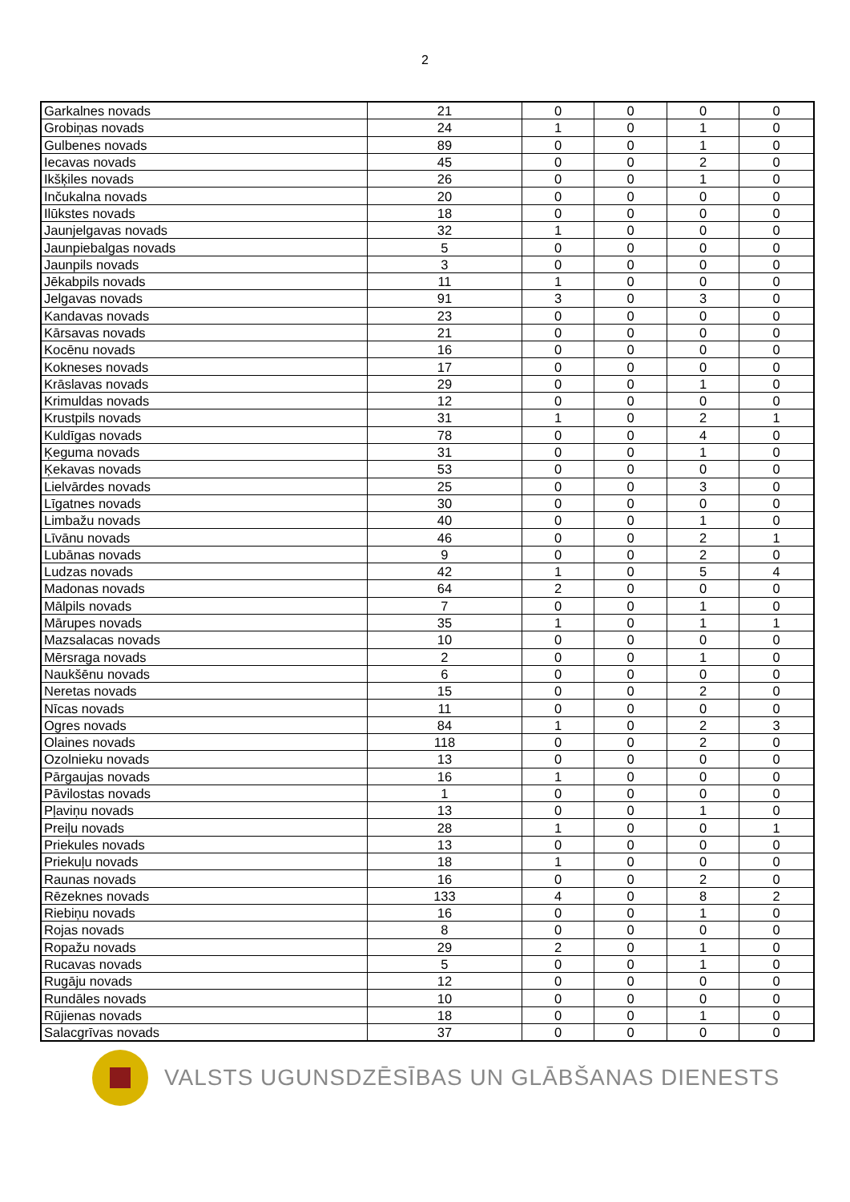2
| Garkalnes novads | 21 | 0 | 0 | 0 | 0 |
| Grobiņas novads | 24 | 1 | 0 | 1 | 0 |
| Gulbenes novads | 89 | 0 | 0 | 1 | 0 |
| Iecavas novads | 45 | 0 | 0 | 2 | 0 |
| Ikšķiles novads | 26 | 0 | 0 | 1 | 0 |
| Inčukalna novads | 20 | 0 | 0 | 0 | 0 |
| Ilūkstes novads | 18 | 0 | 0 | 0 | 0 |
| Jaunjelgavas novads | 32 | 1 | 0 | 0 | 0 |
| Jaunpiebalgas novads | 5 | 0 | 0 | 0 | 0 |
| Jaunpils novads | 3 | 0 | 0 | 0 | 0 |
| Jēkabpils novads | 11 | 1 | 0 | 0 | 0 |
| Jelgavas novads | 91 | 3 | 0 | 3 | 0 |
| Kandavas novads | 23 | 0 | 0 | 0 | 0 |
| Kārsavas novads | 21 | 0 | 0 | 0 | 0 |
| Kocēnu novads | 16 | 0 | 0 | 0 | 0 |
| Kokneses novads | 17 | 0 | 0 | 0 | 0 |
| Krāslavas novads | 29 | 0 | 0 | 1 | 0 |
| Krimuldas novads | 12 | 0 | 0 | 0 | 0 |
| Krustpils novads | 31 | 1 | 0 | 2 | 1 |
| Kuldīgas novads | 78 | 0 | 0 | 4 | 0 |
| Ķeguma novads | 31 | 0 | 0 | 1 | 0 |
| Ķekavas novads | 53 | 0 | 0 | 0 | 0 |
| Lielvārdes novads | 25 | 0 | 0 | 3 | 0 |
| Līgatnes novads | 30 | 0 | 0 | 0 | 0 |
| Limbažu novads | 40 | 0 | 0 | 1 | 0 |
| Līvānu novads | 46 | 0 | 0 | 2 | 1 |
| Lubānas novads | 9 | 0 | 0 | 2 | 0 |
| Ludzas novads | 42 | 1 | 0 | 5 | 4 |
| Madonas novads | 64 | 2 | 0 | 0 | 0 |
| Mālpils novads | 7 | 0 | 0 | 1 | 0 |
| Mārupes novads | 35 | 1 | 0 | 1 | 1 |
| Mazsalacas novads | 10 | 0 | 0 | 0 | 0 |
| Mērsraga novads | 2 | 0 | 0 | 1 | 0 |
| Naukšēnu novads | 6 | 0 | 0 | 0 | 0 |
| Neretas novads | 15 | 0 | 0 | 2 | 0 |
| Nīcas novads | 11 | 0 | 0 | 0 | 0 |
| Ogres novads | 84 | 1 | 0 | 2 | 3 |
| Olaines novads | 118 | 0 | 0 | 2 | 0 |
| Ozolnieku novads | 13 | 0 | 0 | 0 | 0 |
| Pārgaujas novads | 16 | 1 | 0 | 0 | 0 |
| Pāvilostas novads | 1 | 0 | 0 | 0 | 0 |
| Pļaviņu novads | 13 | 0 | 0 | 1 | 0 |
| Preiļu novads | 28 | 1 | 0 | 0 | 1 |
| Priekules novads | 13 | 0 | 0 | 0 | 0 |
| Priekuļu novads | 18 | 1 | 0 | 0 | 0 |
| Raunas novads | 16 | 0 | 0 | 2 | 0 |
| Rēzeknes novads | 133 | 4 | 0 | 8 | 2 |
| Riebiņu novads | 16 | 0 | 0 | 1 | 0 |
| Rojas novads | 8 | 0 | 0 | 0 | 0 |
| Ropažu novads | 29 | 2 | 0 | 1 | 0 |
| Rucavas novads | 5 | 0 | 0 | 1 | 0 |
| Rugāju novads | 12 | 0 | 0 | 0 | 0 |
| Rundāles novads | 10 | 0 | 0 | 0 | 0 |
| Rūjienas novads | 18 | 0 | 0 | 1 | 0 |
| Salacgrīvas novads | 37 | 0 | 0 | 0 | 0 |
VALSTS UGUNSDZĒSĪBAS UN GLĀBŠANAS DIENESTS